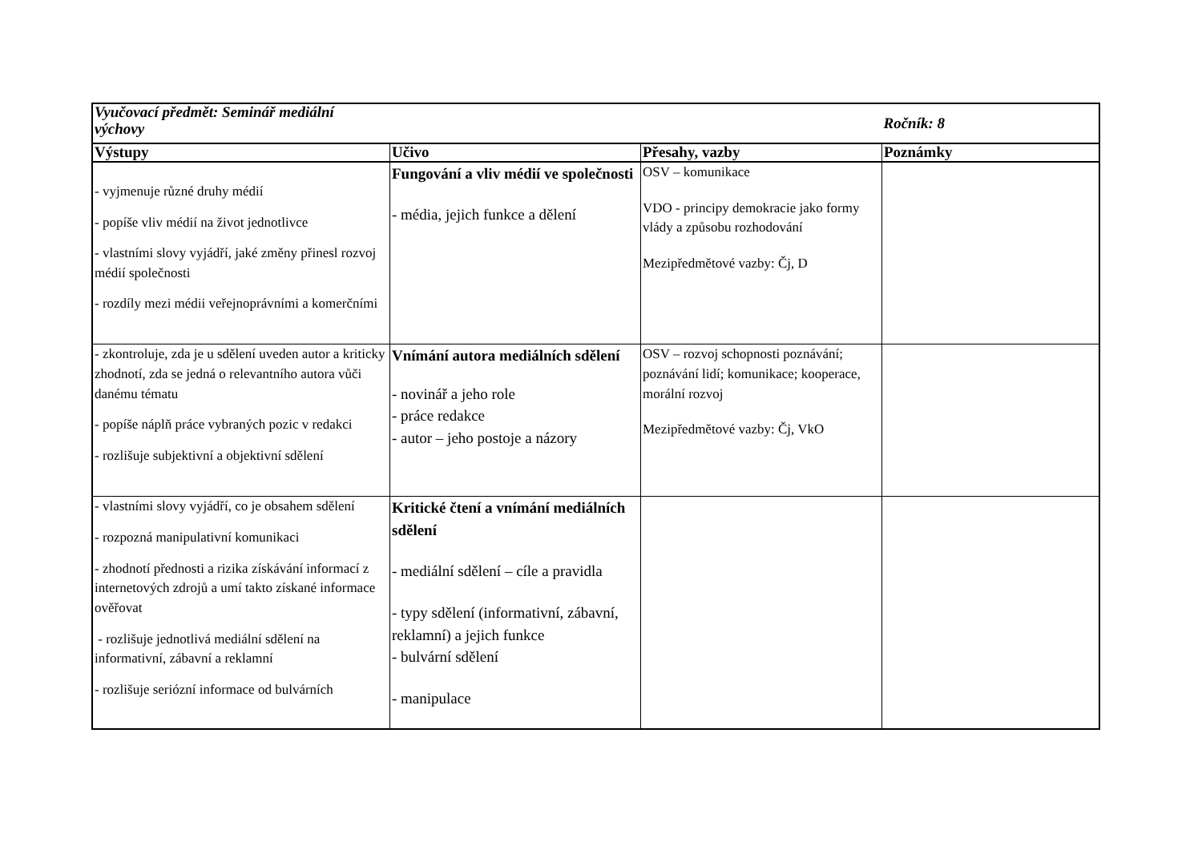| Vyučovací předmět: Seminář mediální výchovy | | | Ročník: 8 |
| Výstupy | Učivo | Přesahy, vazby | Poznámky |
| - vyjmenuje různé druhy médií - popíše vliv médií na život jednotlivce - vlastními slovy vyjádří, jaké změny přinesl rozvoj médií společnosti - rozdíly mezi médii veřejnoprávními a komerčními | Fungování a vliv médií ve společnosti - média, jejich funkce a dělení | OSV – komunikace VDO - principy demokracie jako formy vlády a způsobu rozhodování Mezipředmětové vazby: Čj, D | |
| - zkontroluje, zda je u sdělení uveden autor a kriticky zhodnotí, zda se jedná o relevantního autora vůči danému tématu - popíše náplň práce vybraných pozic v redakci - rozlišuje subjektivní a objektivní sdělení | Vnímání autora mediálních sdělení - novinář a jeho role - práce redakce - autor – jeho postoje a názory | OSV – rozvoj schopnosti poznávání; poznávání lidí; komunikace; kooperace, morální rozvoj Mezipředmětové vazby: Čj, VkO | |
| - vlastními slovy vyjádří, co je obsahem sdělení - rozpozná manipulativní komunikaci - zhodnotí přednosti a rizika získávání informací z internetových zdrojů a umí takto získané informace ověřovat - rozlišuje jednotlivá mediální sdělení na informativní, zábavní a reklamní - rozlišuje seriózní informace od bulvárních | Kritické čtení a vnímání mediálních sdělení - mediální sdělení – cíle a pravidla - typy sdělení (informativní, zábavní, reklamní) a jejich funkce - bulvární sdělení - manipulace | | |